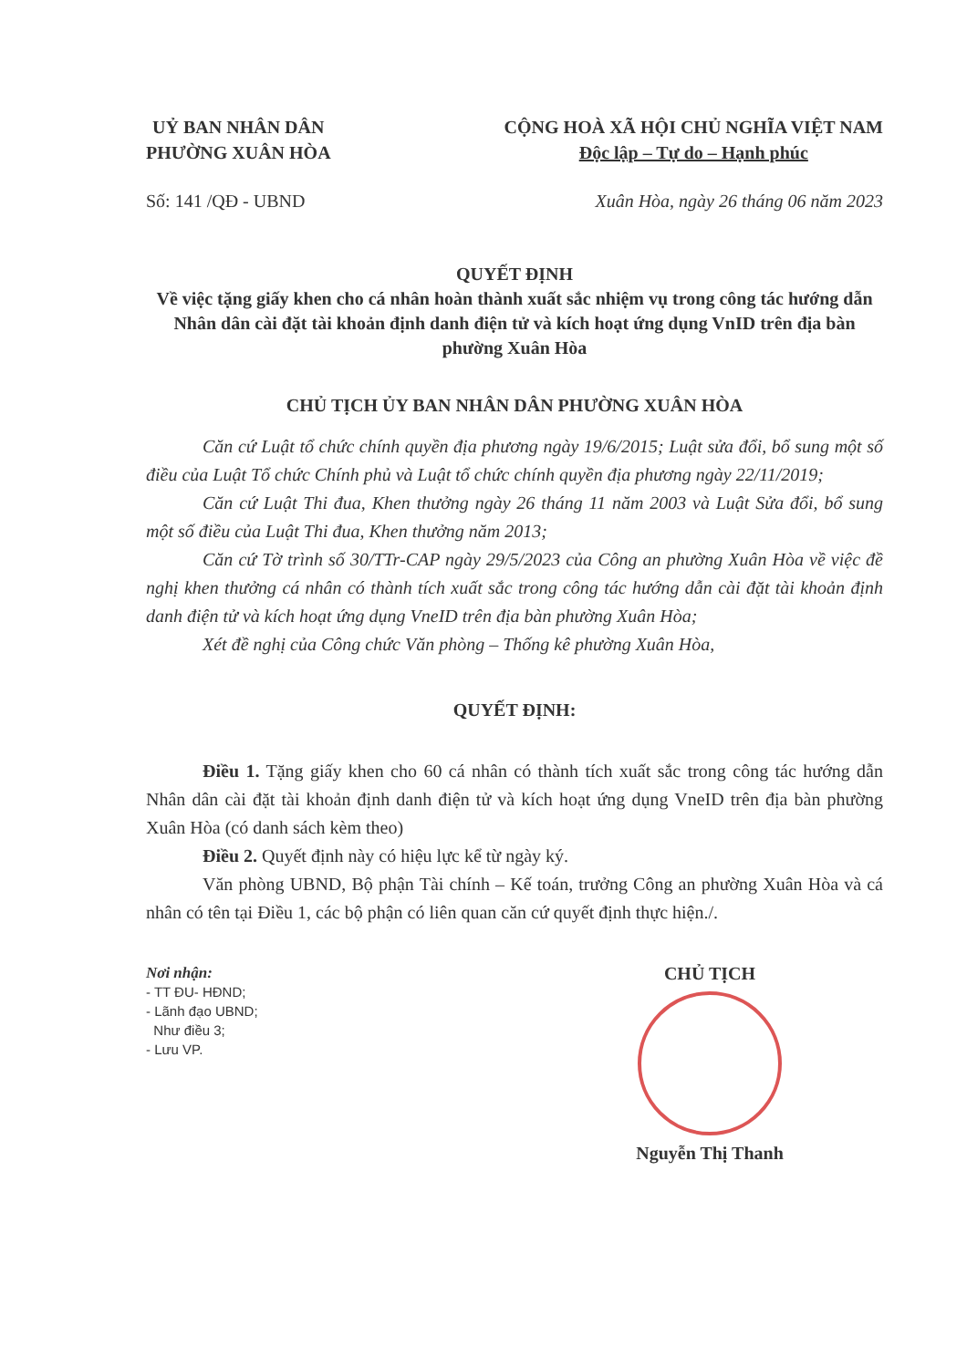UỶ BAN NHÂN DÂN
PHƯỜNG XUÂN HÒA
CỘNG HOÀ XÃ HỘI CHỦ NGHĨA VIỆT NAM
Độc lập – Tự do – Hạnh phúc
Số: 141 /QĐ - UBND Xuân Hòa, ngày 26 tháng 06 năm 2023
QUYẾT ĐỊNH
Về việc tặng giấy khen cho cá nhân hoàn thành xuất sắc nhiệm vụ trong công tác hướng dẫn Nhân dân cài đặt tài khoản định danh điện tử và kích hoạt ứng dụng VnID trên địa bàn phường Xuân Hòa
CHỦ TỊCH ỦY BAN NHÂN DÂN PHƯỜNG XUÂN HÒA
Căn cứ Luật tổ chức chính quyền địa phương ngày 19/6/2015; Luật sửa đổi, bổ sung một số điều của Luật Tổ chức Chính phủ và Luật tổ chức chính quyền địa phương ngày 22/11/2019;
Căn cứ Luật Thi đua, Khen thưởng ngày 26 tháng 11 năm 2003 và Luật Sửa đổi, bổ sung một số điều của Luật Thi đua, Khen thưởng năm 2013;
Căn cứ Tờ trình số 30/TTr-CAP ngày 29/5/2023 của Công an phường Xuân Hòa về việc đề nghị khen thưởng cá nhân có thành tích xuất sắc trong công tác hướng dẫn cài đặt tài khoản định danh điện tử và kích hoạt ứng dụng VneID trên địa bàn phường Xuân Hòa;
Xét đề nghị của Công chức Văn phòng – Thống kê phường Xuân Hòa,
QUYẾT ĐỊNH:
Điều 1. Tặng giấy khen cho 60 cá nhân có thành tích xuất sắc trong công tác hướng dẫn Nhân dân cài đặt tài khoản định danh điện tử và kích hoạt ứng dụng VneID trên địa bàn phường Xuân Hòa (có danh sách kèm theo)
Điều 2. Quyết định này có hiệu lực kể từ ngày ký.
Văn phòng UBND, Bộ phận Tài chính – Kế toán, trưởng Công an phường Xuân Hòa và cá nhân có tên tại Điều 1, các bộ phận có liên quan căn cứ quyết định thực hiện./.
Nơi nhận:
- TT ĐU- HĐND;
- Lãnh đạo UBND;
Như điều 3;
- Lưu VP.
CHỦ TỊCH
Nguyễn Thị Thanh